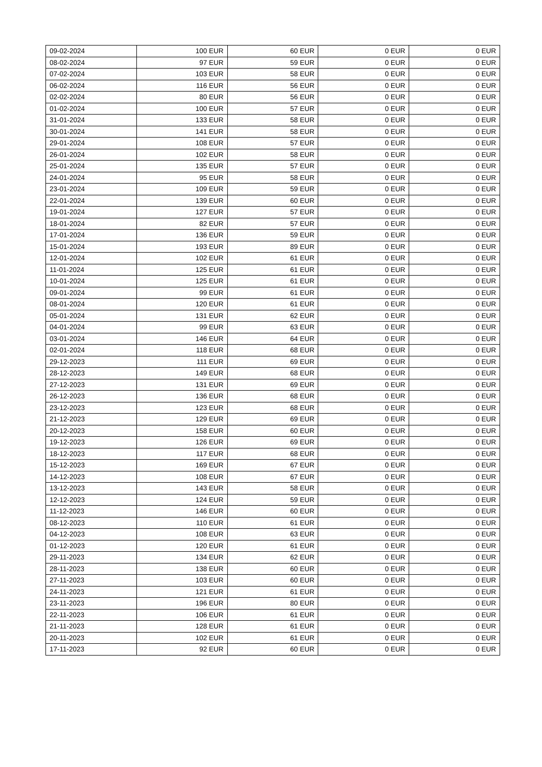| 09-02-2024 | 100 EUR | 60 EUR | 0 EUR | 0 EUR |
| 08-02-2024 | 97 EUR | 59 EUR | 0 EUR | 0 EUR |
| 07-02-2024 | 103 EUR | 58 EUR | 0 EUR | 0 EUR |
| 06-02-2024 | 116 EUR | 56 EUR | 0 EUR | 0 EUR |
| 02-02-2024 | 80 EUR | 56 EUR | 0 EUR | 0 EUR |
| 01-02-2024 | 100 EUR | 57 EUR | 0 EUR | 0 EUR |
| 31-01-2024 | 133 EUR | 58 EUR | 0 EUR | 0 EUR |
| 30-01-2024 | 141 EUR | 58 EUR | 0 EUR | 0 EUR |
| 29-01-2024 | 108 EUR | 57 EUR | 0 EUR | 0 EUR |
| 26-01-2024 | 102 EUR | 58 EUR | 0 EUR | 0 EUR |
| 25-01-2024 | 135 EUR | 57 EUR | 0 EUR | 0 EUR |
| 24-01-2024 | 95 EUR | 58 EUR | 0 EUR | 0 EUR |
| 23-01-2024 | 109 EUR | 59 EUR | 0 EUR | 0 EUR |
| 22-01-2024 | 139 EUR | 60 EUR | 0 EUR | 0 EUR |
| 19-01-2024 | 127 EUR | 57 EUR | 0 EUR | 0 EUR |
| 18-01-2024 | 82 EUR | 57 EUR | 0 EUR | 0 EUR |
| 17-01-2024 | 136 EUR | 59 EUR | 0 EUR | 0 EUR |
| 15-01-2024 | 193 EUR | 89 EUR | 0 EUR | 0 EUR |
| 12-01-2024 | 102 EUR | 61 EUR | 0 EUR | 0 EUR |
| 11-01-2024 | 125 EUR | 61 EUR | 0 EUR | 0 EUR |
| 10-01-2024 | 125 EUR | 61 EUR | 0 EUR | 0 EUR |
| 09-01-2024 | 99 EUR | 61 EUR | 0 EUR | 0 EUR |
| 08-01-2024 | 120 EUR | 61 EUR | 0 EUR | 0 EUR |
| 05-01-2024 | 131 EUR | 62 EUR | 0 EUR | 0 EUR |
| 04-01-2024 | 99 EUR | 63 EUR | 0 EUR | 0 EUR |
| 03-01-2024 | 146 EUR | 64 EUR | 0 EUR | 0 EUR |
| 02-01-2024 | 118 EUR | 68 EUR | 0 EUR | 0 EUR |
| 29-12-2023 | 111 EUR | 69 EUR | 0 EUR | 0 EUR |
| 28-12-2023 | 149 EUR | 68 EUR | 0 EUR | 0 EUR |
| 27-12-2023 | 131 EUR | 69 EUR | 0 EUR | 0 EUR |
| 26-12-2023 | 136 EUR | 68 EUR | 0 EUR | 0 EUR |
| 23-12-2023 | 123 EUR | 68 EUR | 0 EUR | 0 EUR |
| 21-12-2023 | 129 EUR | 69 EUR | 0 EUR | 0 EUR |
| 20-12-2023 | 158 EUR | 60 EUR | 0 EUR | 0 EUR |
| 19-12-2023 | 126 EUR | 69 EUR | 0 EUR | 0 EUR |
| 18-12-2023 | 117 EUR | 68 EUR | 0 EUR | 0 EUR |
| 15-12-2023 | 169 EUR | 67 EUR | 0 EUR | 0 EUR |
| 14-12-2023 | 108 EUR | 67 EUR | 0 EUR | 0 EUR |
| 13-12-2023 | 143 EUR | 58 EUR | 0 EUR | 0 EUR |
| 12-12-2023 | 124 EUR | 59 EUR | 0 EUR | 0 EUR |
| 11-12-2023 | 146 EUR | 60 EUR | 0 EUR | 0 EUR |
| 08-12-2023 | 110 EUR | 61 EUR | 0 EUR | 0 EUR |
| 04-12-2023 | 108 EUR | 63 EUR | 0 EUR | 0 EUR |
| 01-12-2023 | 120 EUR | 61 EUR | 0 EUR | 0 EUR |
| 29-11-2023 | 134 EUR | 62 EUR | 0 EUR | 0 EUR |
| 28-11-2023 | 138 EUR | 60 EUR | 0 EUR | 0 EUR |
| 27-11-2023 | 103 EUR | 60 EUR | 0 EUR | 0 EUR |
| 24-11-2023 | 121 EUR | 61 EUR | 0 EUR | 0 EUR |
| 23-11-2023 | 196 EUR | 80 EUR | 0 EUR | 0 EUR |
| 22-11-2023 | 106 EUR | 61 EUR | 0 EUR | 0 EUR |
| 21-11-2023 | 128 EUR | 61 EUR | 0 EUR | 0 EUR |
| 20-11-2023 | 102 EUR | 61 EUR | 0 EUR | 0 EUR |
| 17-11-2023 | 92 EUR | 60 EUR | 0 EUR | 0 EUR |